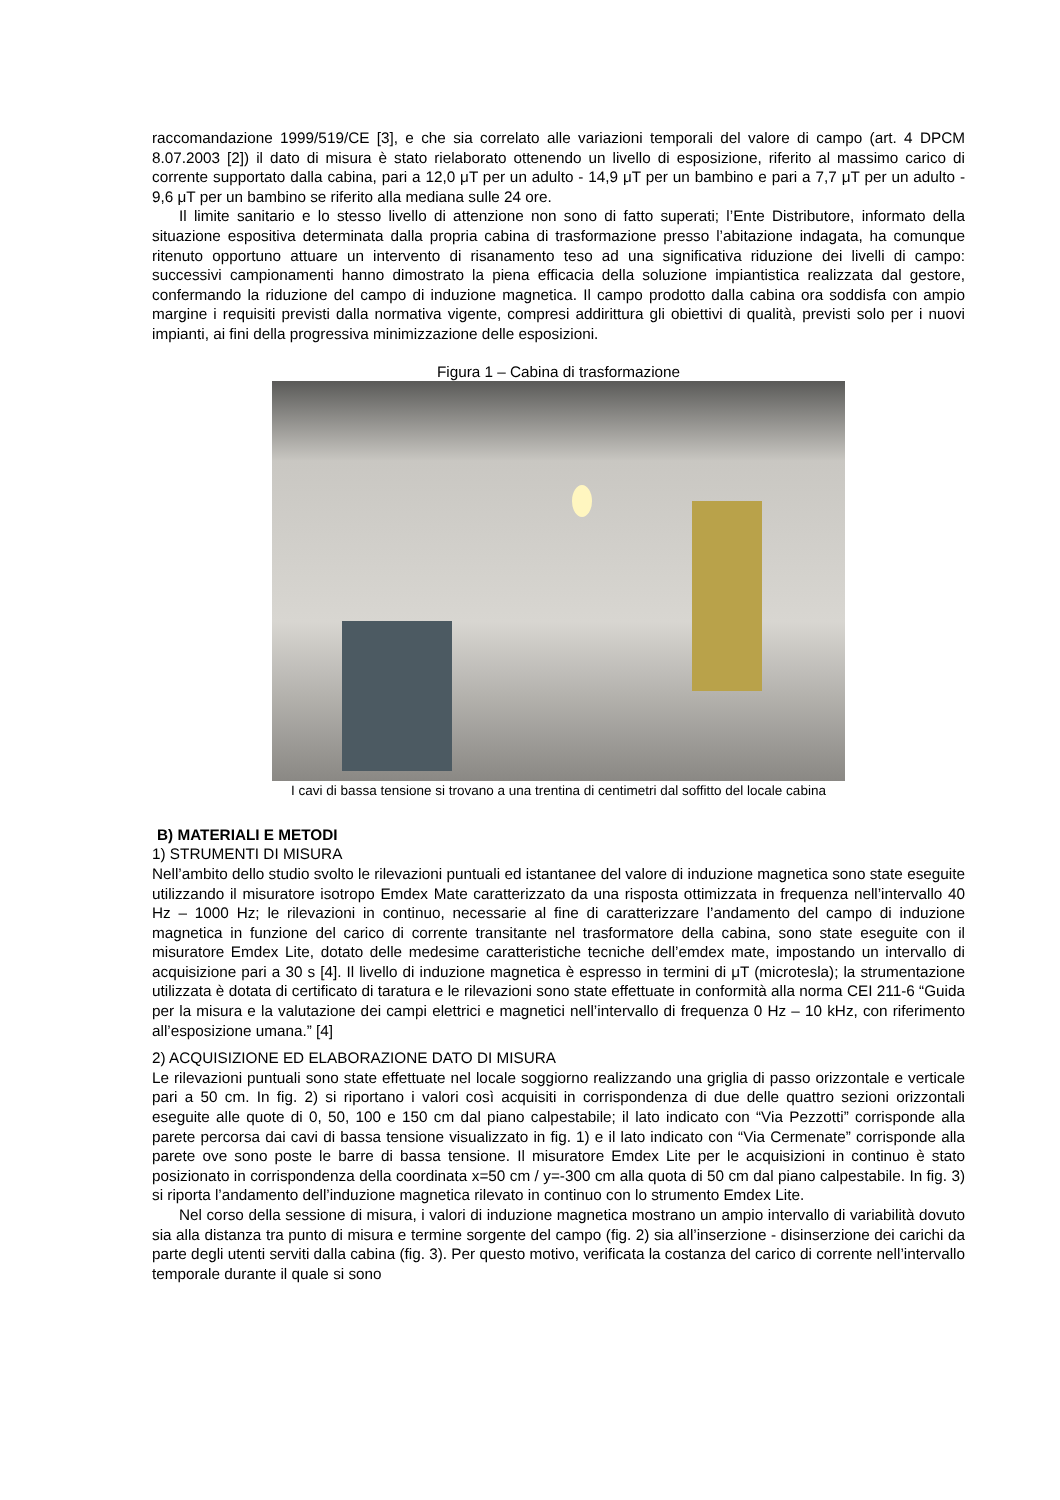raccomandazione 1999/519/CE [3], e che sia correlato alle variazioni temporali del valore di campo (art. 4 DPCM 8.07.2003 [2]) il dato di misura è stato rielaborato ottenendo un livello di esposizione, riferito al massimo carico di corrente supportato dalla cabina, pari a 12,0 μT per un adulto - 14,9 μT per un bambino e pari a 7,7 μT per un adulto - 9,6 μT per un bambino se riferito alla mediana sulle 24 ore.
Il limite sanitario e lo stesso livello di attenzione non sono di fatto superati; l’Ente Distributore, informato della situazione espositiva determinata dalla propria cabina di trasformazione presso l’abitazione indagata, ha comunque ritenuto opportuno attuare un intervento di risanamento teso ad una significativa riduzione dei livelli di campo: successivi campionamenti hanno dimostrato la piena efficacia della soluzione impiantistica realizzata dal gestore, confermando la riduzione del campo di induzione magnetica. Il campo prodotto dalla cabina ora soddisfa con ampio margine i requisiti previsti dalla normativa vigente, compresi addirittura gli obiettivi di qualità, previsti solo per i nuovi impianti, ai fini della progressiva minimizzazione delle esposizioni.
Figura 1 – Cabina di trasformazione
I cavi di bassa tensione si trovano a una trentina di centimetri dal soffitto del locale cabina
B) MATERIALI E METODI
1) STRUMENTI DI MISURA
Nell’ambito dello studio svolto le rilevazioni puntuali ed istantanee del valore di induzione magnetica sono state eseguite utilizzando il misuratore isotropo Emdex Mate caratterizzato da una risposta ottimizzata in frequenza nell’intervallo 40 Hz – 1000 Hz; le rilevazioni in continuo, necessarie al fine di caratterizzare l’andamento del campo di induzione magnetica in funzione del carico di corrente transitante nel trasformatore della cabina, sono state eseguite con il misuratore Emdex Lite, dotato delle medesime caratteristiche tecniche dell’emdex mate, impostando un intervallo di acquisizione pari a 30 s [4]. Il livello di induzione magnetica è espresso in termini di μT (microtesla); la strumentazione utilizzata è dotata di certificato di taratura e le rilevazioni sono state effettuate in conformità alla norma CEI 211-6 “Guida per la misura e la valutazione dei campi elettrici e magnetici nell’intervallo di frequenza 0 Hz – 10 kHz, con riferimento all’esposizione umana.” [4]
2) ACQUISIZIONE ED ELABORAZIONE DATO DI MISURA
Le rilevazioni puntuali sono state effettuate nel locale soggiorno realizzando una griglia di passo orizzontale e verticale pari a 50 cm. In fig. 2) si riportano i valori così acquisiti in corrispondenza di due delle quattro sezioni orizzontali eseguite alle quote di 0, 50, 100 e 150 cm dal piano calpestabile; il lato indicato con “Via Pezzotti” corrisponde alla parete percorsa dai cavi di bassa tensione visualizzato in fig. 1) e il lato indicato con “Via Cermenate” corrisponde alla parete ove sono poste le barre di bassa tensione. Il misuratore Emdex Lite per le acquisizioni in continuo è stato posizionato in corrispondenza della coordinata x=50 cm / y=-300 cm alla quota di 50 cm dal piano calpestabile. In fig. 3) si riporta l’andamento dell’induzione magnetica rilevato in continuo con lo strumento Emdex Lite.
Nel corso della sessione di misura, i valori di induzione magnetica mostrano un ampio intervallo di variabilità dovuto sia alla distanza tra punto di misura e termine sorgente del campo (fig. 2) sia all’inserzione - disinserzione dei carichi da parte degli utenti serviti dalla cabina (fig. 3). Per questo motivo, verificata la costanza del carico di corrente nell’intervallo temporale durante il quale si sono